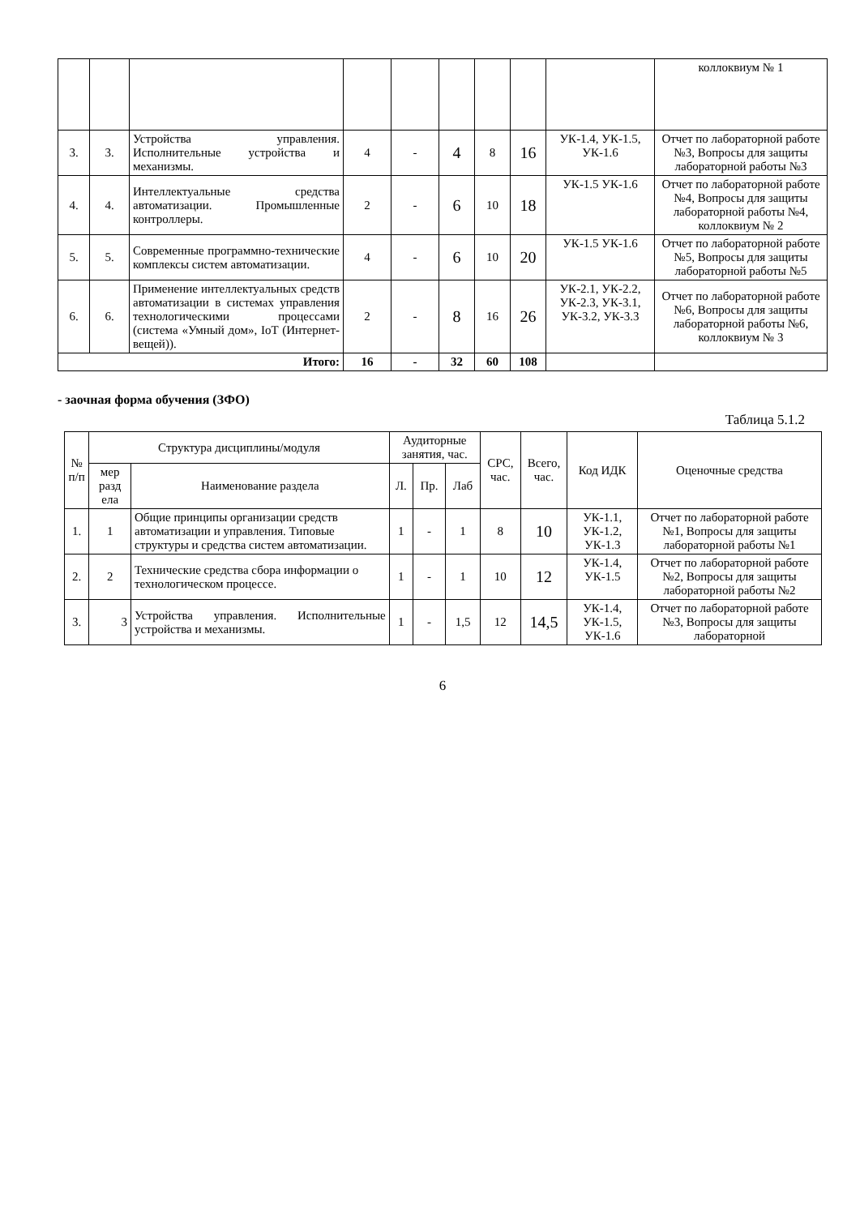| | | | | | | | | | коллоквиум № 1 |
| 3. | 3. | Устройства управления. Исполнительные устройства и механизмы. | 4 | - | 4 | 8 | 16 | УК-1.4, УК-1.5, УК-1.6 | Отчет по лабораторной работе №3, Вопросы для защиты лабораторной работы №3 |
| 4. | 4. | Интеллектуальные средства автоматизации. Промышленные контроллеры. | 2 | - | 6 | 10 | 18 | УК-1.5 УК-1.6 | Отчет по лабораторной работе №4, Вопросы для защиты лабораторной работы №4, коллоквиум № 2 |
| 5. | 5. | Современные программно-технические комплексы систем автоматизации. | 4 | - | 6 | 10 | 20 | УК-1.5 УК-1.6 | Отчет по лабораторной работе №5, Вопросы для защиты лабораторной работы №5 |
| 6. | 6. | Применение интеллектуальных средств автоматизации в системах управления технологическими процессами (система «Умный дом», IoT (Интернет-вещей)). | 2 | - | 8 | 16 | 26 | УК-2.1, УК-2.2, УК-2.3, УК-3.1, УК-3.2, УК-3.3 | Отчет по лабораторной работе №6, Вопросы для защиты лабораторной работы №6, коллоквиум № 3 |
| Итого: | | | 16 | - | 32 | 60 | 108 | | |
- заочная форма обучения (ЗФО)
Таблица 5.1.2
| № п/п | Структура дисциплины/модуля | | Аудиторные занятия, час. | | | СРС, час. | Всего, час. | Код ИДК | Оценочные средства |
| --- | --- | --- | --- | --- | --- | --- | --- | --- | --- |
| | мер разд ела | Наименование раздела | Л. | Пр. | Лаб | | | | |
| 1. | 1 | Общие принципы организации средств автоматизации и управления. Типовые структуры и средства систем автоматизации. | 1 | - | 1 | 8 | 10 | УК-1.1, УК-1.2, УК-1.3 | Отчет по лабораторной работе №1, Вопросы для защиты лабораторной работы №1 |
| 2. | 2 | Технические средства сбора информации о технологическом процессе. | 1 | - | 1 | 10 | 12 | УК-1.4, УК-1.5 | Отчет по лабораторной работе №2, Вопросы для защиты лабораторной работы №2 |
| 3. | 3 | Устройства управления. Исполнительные устройства и механизмы. | 1 | - | 1,5 | 12 | 14,5 | УК-1.4, УК-1.5, УК-1.6 | Отчет по лабораторной работе №3, Вопросы для защиты лабораторной |
6